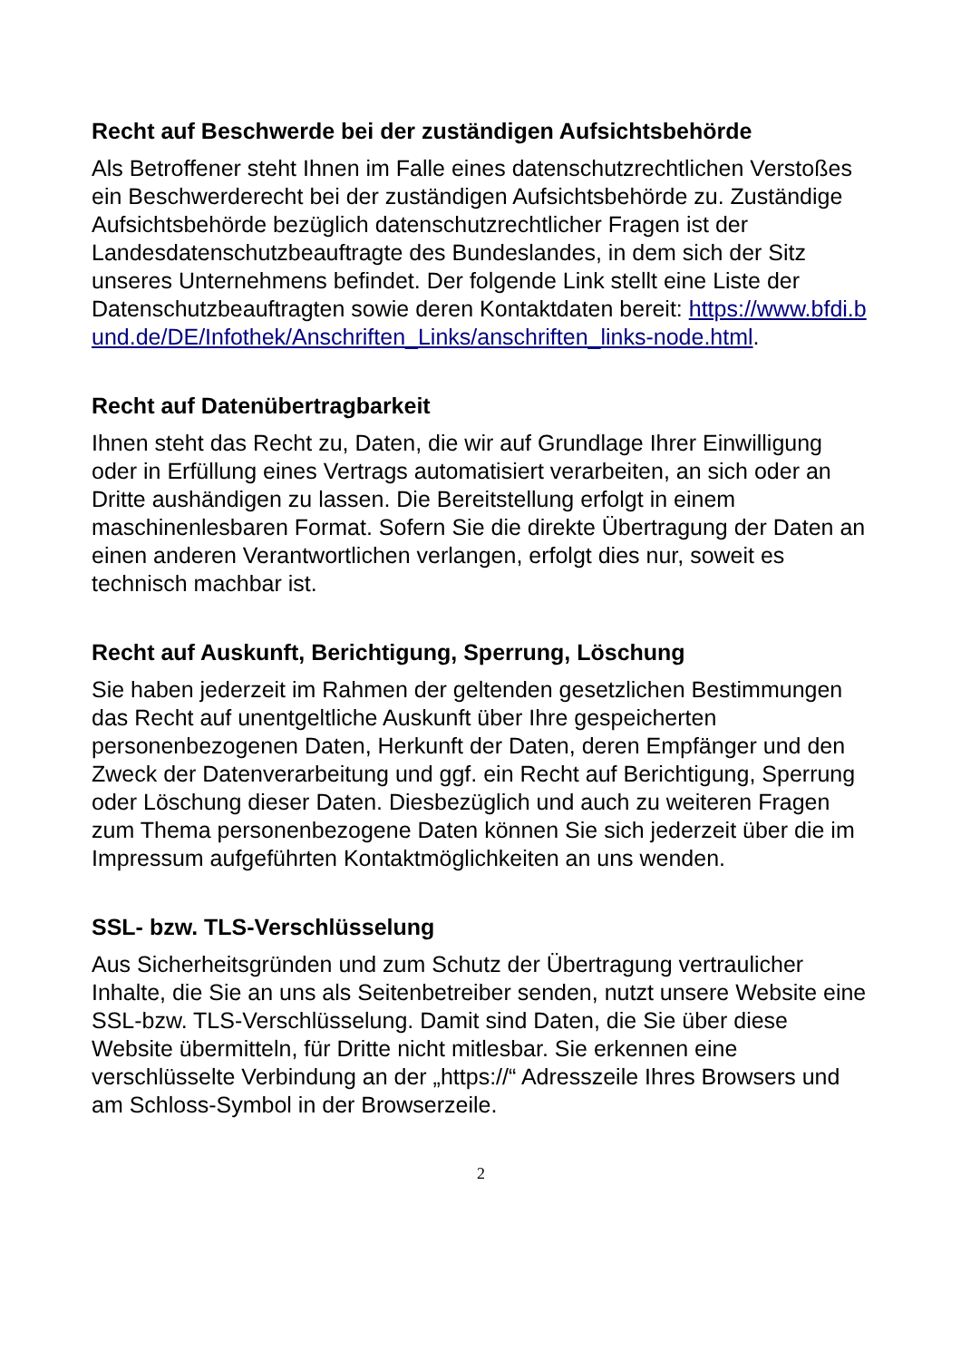Recht auf Beschwerde bei der zuständigen Aufsichtsbehörde
Als Betroffener steht Ihnen im Falle eines datenschutzrechtlichen Verstoßes ein Beschwerderecht bei der zuständigen Aufsichtsbehörde zu. Zuständige Aufsichtsbehörde bezüglich datenschutzrechtlicher Fragen ist der Landesdatenschutzbeauftragte des Bundeslandes, in dem sich der Sitz unseres Unternehmens befindet. Der folgende Link stellt eine Liste der Datenschutzbeauftragten sowie deren Kontaktdaten bereit: https://www.bfdi.bund.de/DE/Infothek/Anschriften_Links/anschriften_links-node.html.
Recht auf Datenübertragbarkeit
Ihnen steht das Recht zu, Daten, die wir auf Grundlage Ihrer Einwilligung oder in Erfüllung eines Vertrags automatisiert verarbeiten, an sich oder an Dritte aushändigen zu lassen. Die Bereitstellung erfolgt in einem maschinenlesbaren Format. Sofern Sie die direkte Übertragung der Daten an einen anderen Verantwortlichen verlangen, erfolgt dies nur, soweit es technisch machbar ist.
Recht auf Auskunft, Berichtigung, Sperrung, Löschung
Sie haben jederzeit im Rahmen der geltenden gesetzlichen Bestimmungen das Recht auf unentgeltliche Auskunft über Ihre gespeicherten personenbezogenen Daten, Herkunft der Daten, deren Empfänger und den Zweck der Datenverarbeitung und ggf. ein Recht auf Berichtigung, Sperrung oder Löschung dieser Daten. Diesbezüglich und auch zu weiteren Fragen zum Thema personenbezogene Daten können Sie sich jederzeit über die im Impressum aufgeführten Kontaktmöglichkeiten an uns wenden.
SSL- bzw. TLS-Verschlüsselung
Aus Sicherheitsgründen und zum Schutz der Übertragung vertraulicher Inhalte, die Sie an uns als Seitenbetreiber senden, nutzt unsere Website eine SSL-bzw. TLS-Verschlüsselung. Damit sind Daten, die Sie über diese Website übermitteln, für Dritte nicht mitlesbar. Sie erkennen eine verschlüsselte Verbindung an der „https://“ Adresszeile Ihres Browsers und am Schloss-Symbol in der Browserzeile.
2